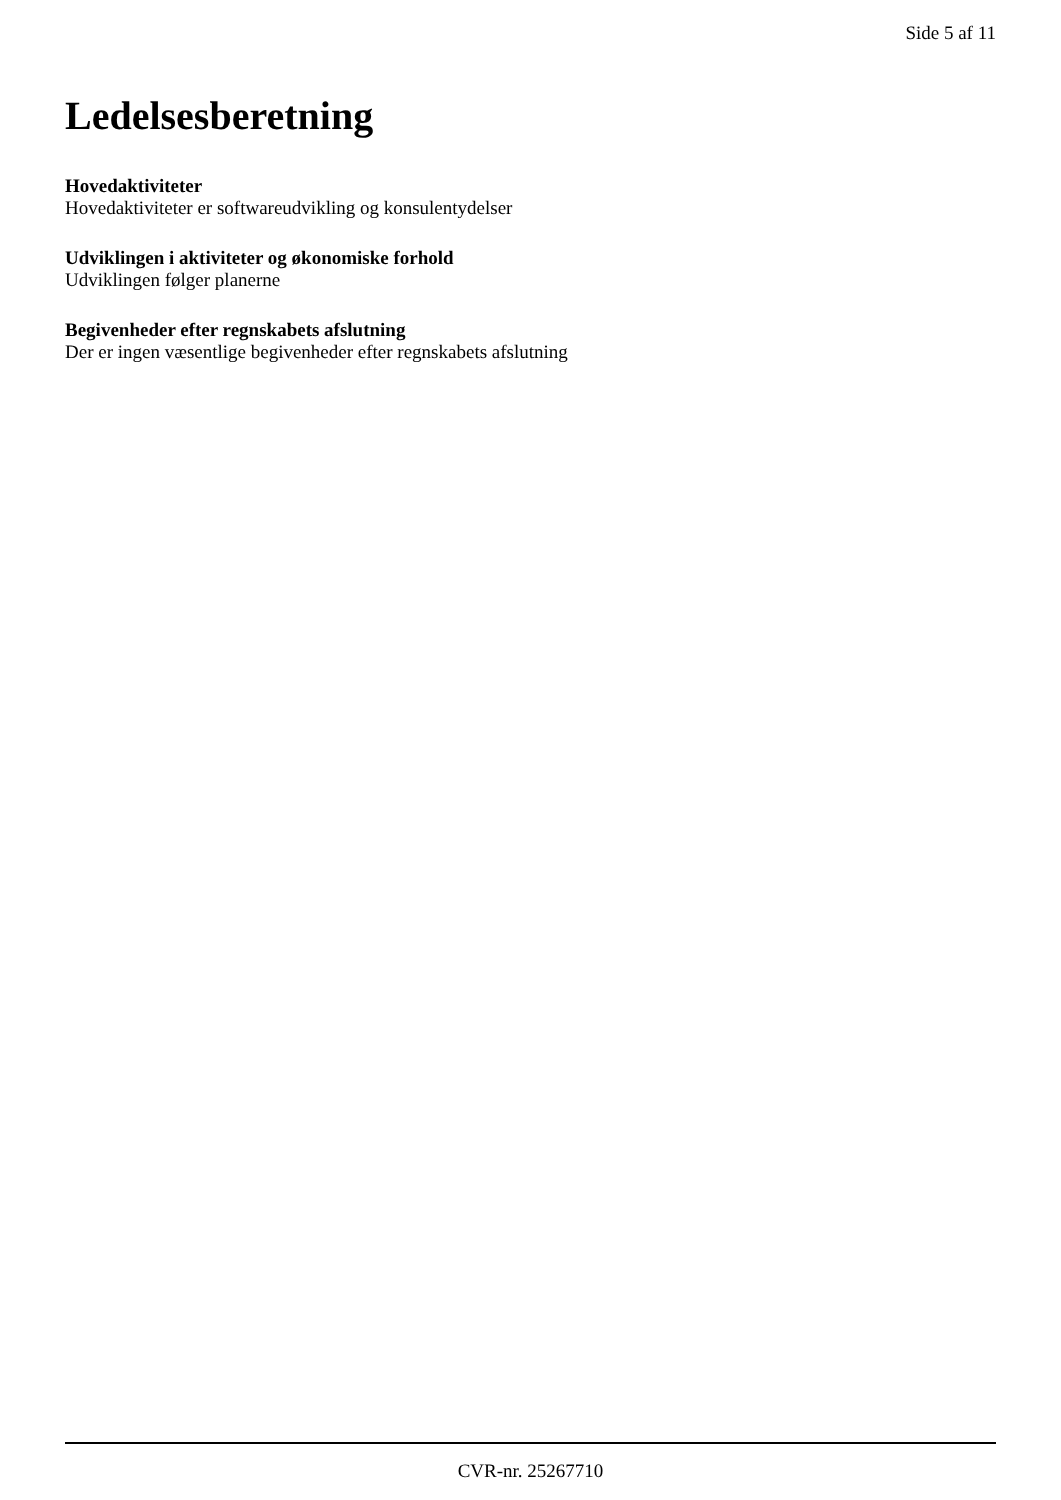Side 5 af 11
Ledelsesberetning
Hovedaktiviteter
Hovedaktiviteter er softwareudvikling og konsulentydelser
Udviklingen i aktiviteter og økonomiske forhold
Udviklingen følger planerne
Begivenheder efter regnskabets afslutning
Der er ingen væsentlige begivenheder efter regnskabets afslutning
CVR-nr. 25267710